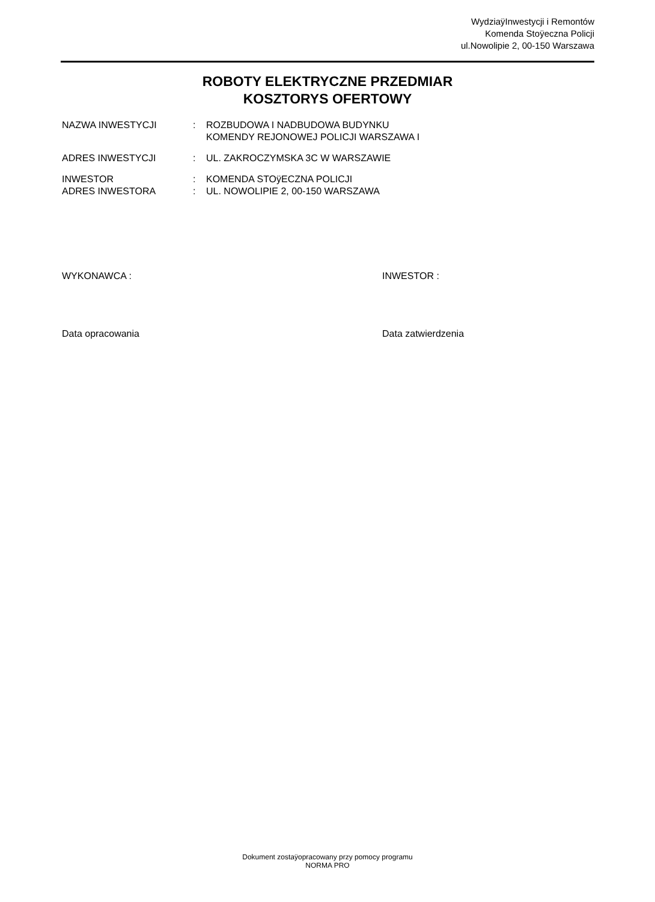WydziaÿInwestycji i Remontów
Komenda Stoÿeczna Policji
ul.Nowolipie 2, 00-150 Warszawa
ROBOTY ELEKTRYCZNE PRZEDMIAR
KOSZTORYS OFERTOWY
NAZWA INWESTYCJI : ROZBUDOWA I NADBUDOWA BUDYNKU
KOMENDY REJONOWEJ POLICJI WARSZAWA I
ADRES INWESTYCJI : UL. ZAKROCZYMSKA 3C W WARSZAWIE
INWESTOR : KOMENDA STOÿECZNA POLICJI
ADRES INWESTORA : UL. NOWOLIPIE 2, 00-150 WARSZAWA
WYKONAWCA : INWESTOR :
Data opracowania Data zatwierdzenia
Dokument zostaÿopracowany przy pomocy programu
NORMA PRO